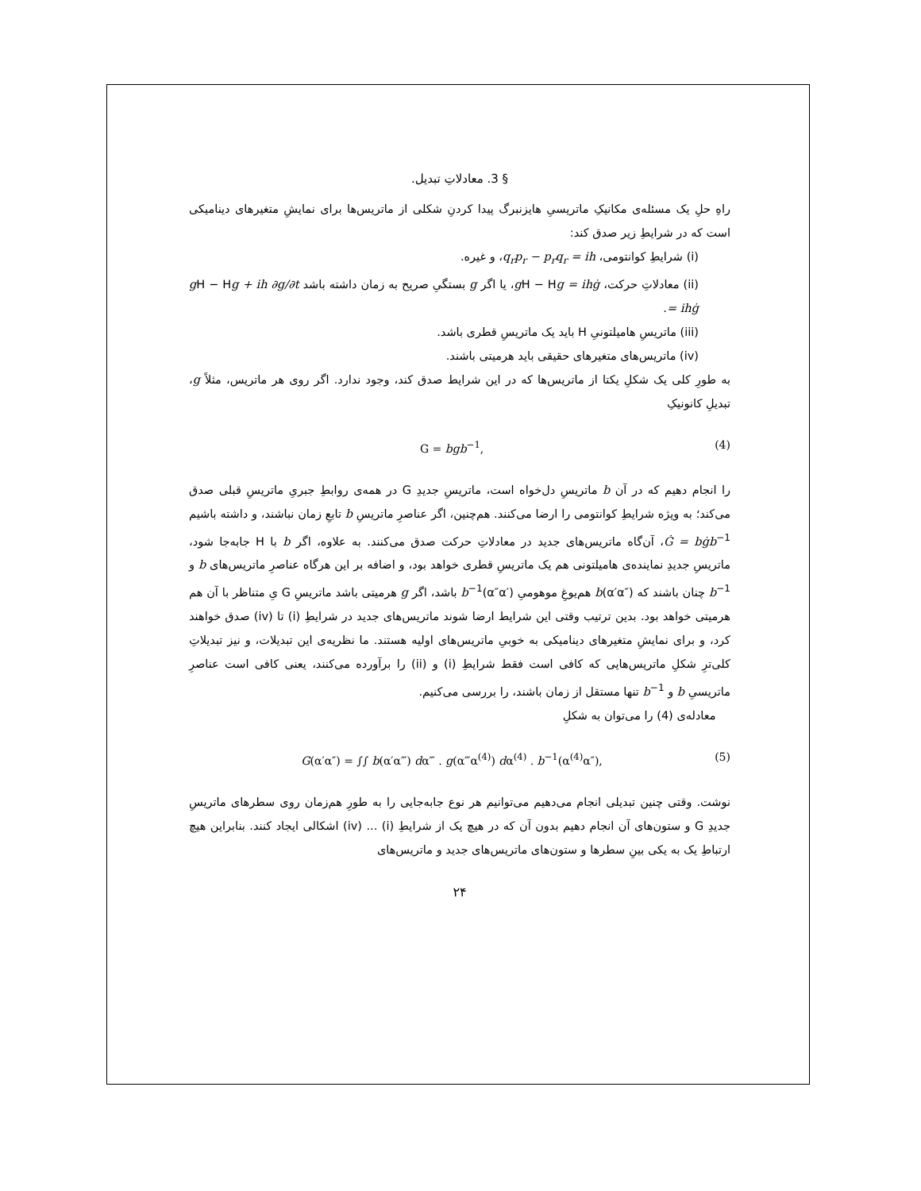§ 3. معادلاتِ تبدیل.
راهِ حلِ یک مسئله‌ی مکانیکِ ماتریسیِ هایزنبرگ پیدا کردنِ شکلی از ماتریس‌ها برای نمایشِ متغیرهای دینامیکی است که در شرایطِ زیر صدق کند:
(i) شرایطِ کوانتومی، q<sub>r</sub>p<sub>r</sub> − p<sub>r</sub>q<sub>r</sub> = ih، و غیره.
(ii) معادلاتِ حرکت، g H − Hg = ihġ، یا اگر g بستگیِ صریح به زمان داشته باشد g H − Hg + ih ∂g/∂t = ihġ.
(iii) ماتریسِ هامیلتونیِ H باید یک ماتریسِ قطری باشد.
(iv) ماتریس‌های متغیرهای حقیقی باید هرمیتی باشند.
به طورِ کلی یک شکلِ یکتا از ماتریس‌ها که در این شرایط صدق کند، وجود ندارد. اگر روی هر ماتریس، مثلاً g، تبدیلِ کانونیکِ
G = bgb<sup>−1</sup>, (4)
را انجام دهیم که در آن b ماتریسِ دل‌خواه است، ماتریسِ جدیدِ G در همه‌ی روابطِ جبریِ ماتریسِ قبلی صدق می‌کند؛ به ویژه شرایطِ کوانتومی را ارضا می‌کنند. هم‌چنین، اگر عناصرِ ماتریسِ b تابعِ زمان نباشند، و داشته باشیم Ġ = bġb<sup>−1</sup>، آن‌گاه ماتریس‌های جدید در معادلاتِ حرکت صدق می‌کنند. به علاوه، اگر b با H جابه‌جا شود، ماتریسِ جدیدِ نماینده‌ی هامیلتونی هم یک ماتریسِ قطری خواهد بود، و اضافه بر این هرگاه عناصرِ ماتریس‌های b و b<sup>−1</sup> چنان باشند که b(α′α″) هم‌یوغِ موهومیِ b<sup>−1</sup>(α″α′) باشد، اگر g هرمیتی باشد ماتریسِ G یِ متناظر با آن هم هرمیتی خواهد بود. بدین ترتیب وقتی این شرایط ارضا شوند ماتریس‌های جدید در شرایطِ (i) تا (iv) صدق خواهند کرد، و برای نمایشِ متغیرهای دینامیکی به خوبیِ ماتریس‌های اولیه هستند. ما نظریه‌ی این تبدیلات، و نیز تبدیلاتِ کلی‌ترِ شکلِ ماتریس‌هایی که کافی است فقط شرایطِ (i) و (ii) را برآورده می‌کنند، یعنی کافی است عناصرِ ماتریسیِ b و b<sup>−1</sup> تنها مستقل از زمان باشند، را بررسی می‌کنیم.
معادله‌ی (4) را می‌توان به شکلِ
G(α′α″) = ∫∫ b(α′α‴) dα‴ . g(α‴α<sup>(4)</sup>) dα<sup>(4)</sup> . b<sup>−1</sup>(α<sup>(4)</sup>α″), (5)
نوشت. وقتی چنین تبدیلی انجام می‌دهیم می‌توانیم هر نوع جابه‌جایی را به طورِ هم‌زمان روی سطرهای ماتریسِ جدیدِ G و ستون‌های آن انجام دهیم بدون آن که در هیچ یک از شرایطِ (i) ... (iv) اشکالی ایجاد کنند. بنابراین هیچ ارتباطِ یک به یکی بینِ سطرها و ستون‌های ماتریس‌های جدید و ماتریس‌های
۲۴